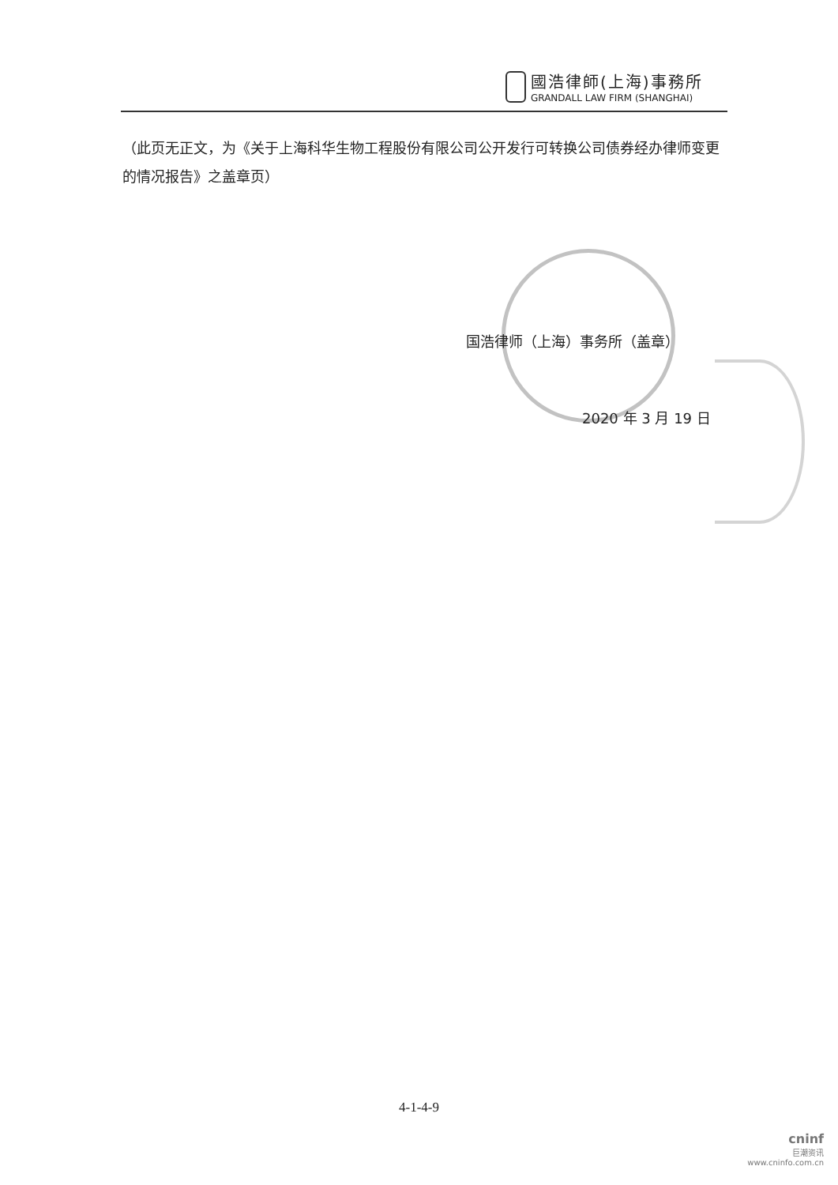國浩律師(上海)事務所
GRANDALL LAW FIRM (SHANGHAI)
（此页无正文，为《关于上海科华生物工程股份有限公司公开发行可转换公司债券经办律师变更的情况报告》之盖章页）
国浩律师（上海）事务所（盖章）
2020 年 3 月 19 日
4-1-4-9
cninf
巨潮资讯
www.cninfo.com.cn